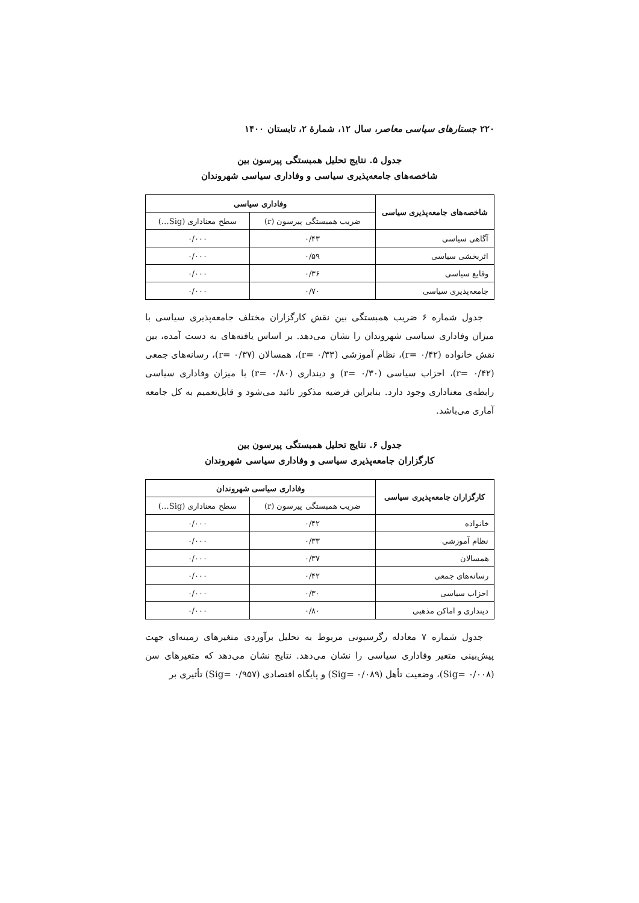۲۲۰ جستارهای سیاسی معاصر، سال ۱۲، شمارهٔ ۲، تابستان ۱۴۰۰
جدول ۵. نتایج تحلیل همبستگی پیرسون بین
شاخصه‌های جامعه‌پذیری سیاسی و وفاداری سیاسی شهروندان
| شاخصه‌های جامعه‌پذیری سیاسی | وفاداری سیاسی | |
| --- | --- | --- |
| | ضریب همبستگی پیرسون (r) | سطح معناداری (Sig…) |
| آگاهی سیاسی | ۰/۴۳ | ۰/۰۰۰ |
| اثربخشی سیاسی | ۰/۵۹ | ۰/۰۰۰ |
| وقایع سیاسی | ۰/۳۶ | ۰/۰۰۰ |
| جامعه‌پذیری سیاسی | ۰/۷۰ | ۰/۰۰۰ |
جدول شماره ۶ ضریب همبستگی بین نقش کارگزاران مختلف جامعه‌پذیری سیاسی با میزان وفاداری سیاسی شهروندان را نشان می‌دهد. بر اساس یافته‌های به دست آمده، بین نقش خانواده (r= ۰/۴۲)، نظام آموزشی (r= ۰/۳۳)، همسالان (r= ۰/۳۷)، رسانه‌های جمعی (r= ۰/۴۲)، احزاب سیاسی (r= ۰/۳۰) و دینداری (r= ۰/۸۰) با میزان وفاداری سیاسی رابطه‌ی معناداری وجود دارد. بنابراین فرضیه مذکور تائید می‌شود و قابل‌تعمیم به کل جامعه آماری می‌باشد.
جدول ۶. نتایج تحلیل همبستگی پیرسون بین
کارگزاران جامعه‌پذیری سیاسی و وفاداری سیاسی شهروندان
| کارگزاران جامعه‌پذیری سیاسی | وفاداری سیاسی شهروندان | |
| --- | --- | --- |
| | ضریب همبستگی پیرسون (r) | سطح معناداری (Sig…) |
| خانواده | ۰/۴۲ | ۰/۰۰۰ |
| نظام آموزشی | ۰/۳۳ | ۰/۰۰۰ |
| همسالان | ۰/۳۷ | ۰/۰۰۰ |
| رسانه‌های جمعی | ۰/۴۲ | ۰/۰۰۰ |
| احزاب سیاسی | ۰/۳۰ | ۰/۰۰۰ |
| دینداری و اماکن مذهبی | ۰/۸۰ | ۰/۰۰۰ |
جدول شماره ۷ معادله رگرسیونی مربوط به تحلیل برآوردی متغیرهای زمینه‌ای جهت پیش‌بینی متغیر وفاداری سیاسی را نشان می‌دهد. نتایج نشان می‌دهد که متغیرهای سن (Sig= ۰/۰۰۸)، وضعیت تأهل (Sig= ۰/۰۸۹) و پایگاه اقتصادی (Sig= ۰/۹۵۷) تأثیری بر